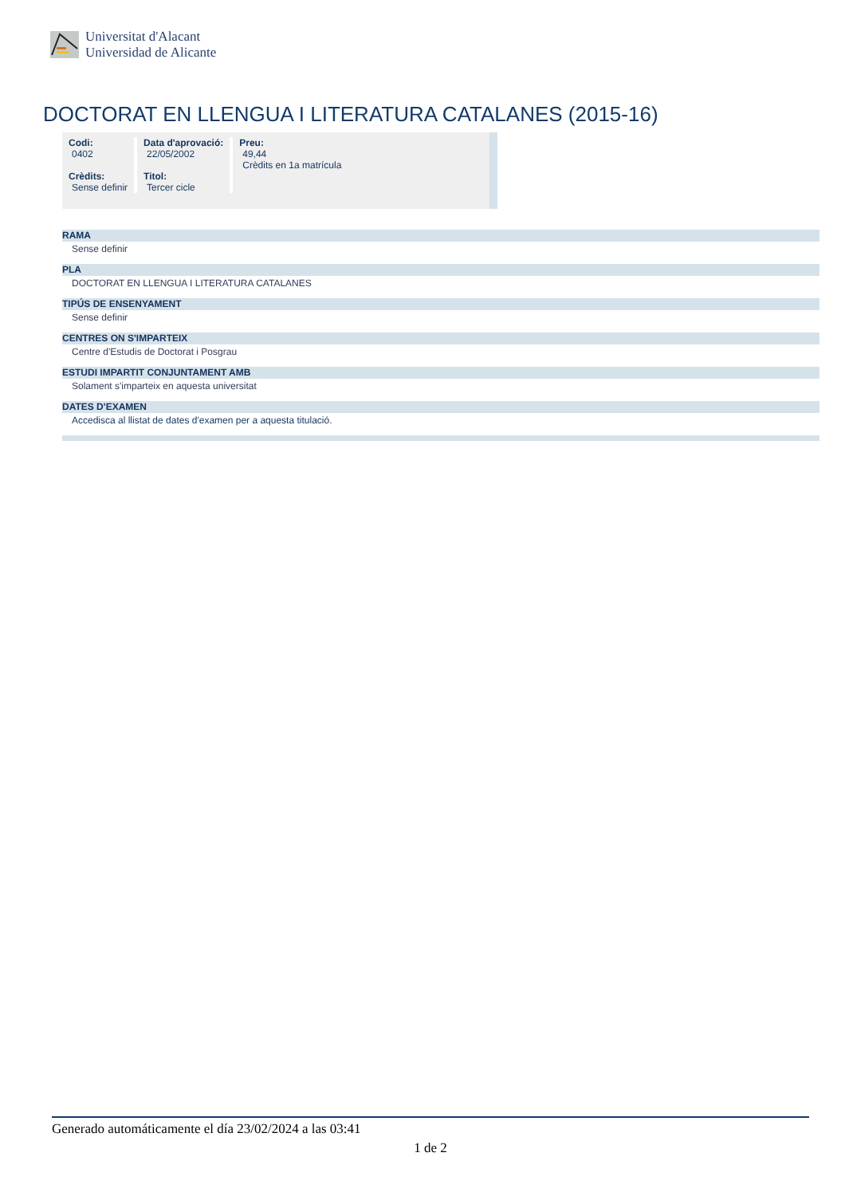Universitat d'Alacant
Universidad de Alicante
DOCTORAT EN LLENGUA I LITERATURA CATALANES (2015-16)
| Codi: 0402 Crèdits: Sense definir | Data d'aprovació: 22/05/2002 Titol: Tercer cicle | Preu: 49,44 Crèdits en 1a matrícula |
RAMA
Sense definir
PLA
DOCTORAT EN LLENGUA I LITERATURA CATALANES
TIPÚS DE ENSENYAMENT
Sense definir
CENTRES ON S'IMPARTEIX
Centre d'Estudis de Doctorat i Posgrau
ESTUDI IMPARTIT CONJUNTAMENT AMB
Solament s'imparteix en aquesta universitat
DATES D'EXAMEN
Accedisca al llistat de dates d'examen per a aquesta titulació.
Generado automáticamente el día 23/02/2024 a las 03:41
1 de 2